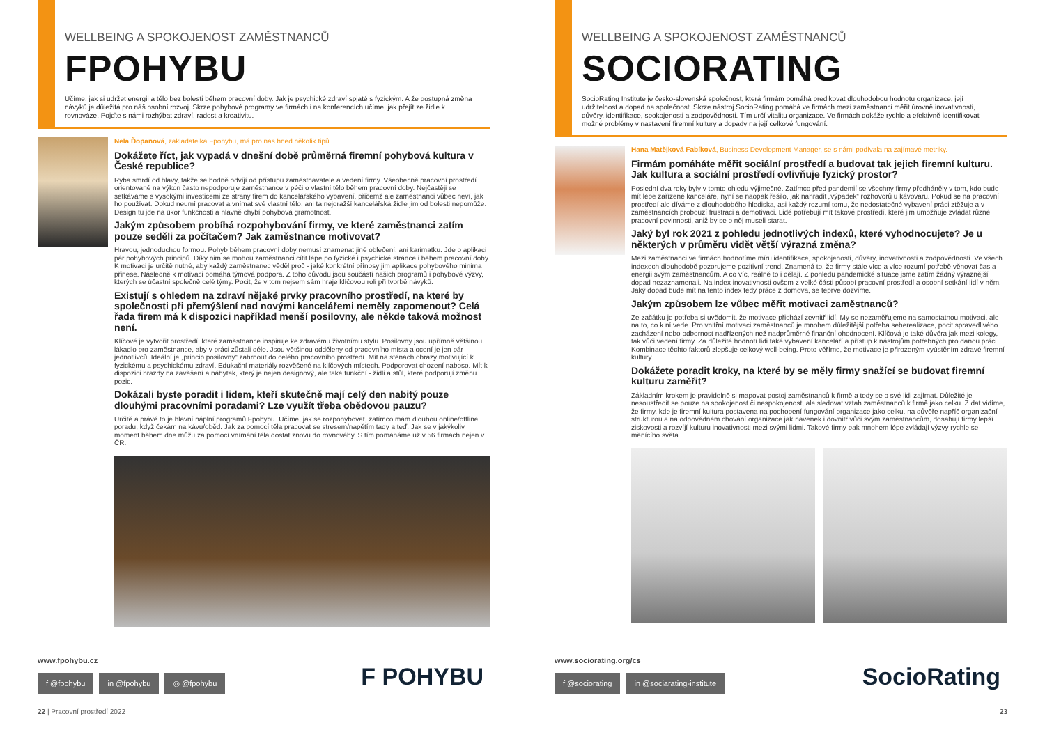WELLBEING A SPOKOJENOST ZAMĚSTNANCŮ
FPOHYBU
Učíme, jak si udržet energii a tělo bez bolesti během pracovní doby. Jak je psychické zdraví spjaté s fyzickým. A že postupná změna návyků je důležitá pro náš osobní rozvoj. Skrze pohybové programy ve firmách i na konferencích učíme, jak přejít ze židle k rovnováze. Pojďte s námi rozhýbat zdraví, radost a kreativitu.
Nela Ďopanová, zakladatelka Fpohybu, má pro nás hned několik tipů.
Dokážete říct, jak vypadá v dnešní době průměrná firemní pohybová kultura v České republice?
Ryba smrdí od hlavy, takže se hodně odvíjí od přístupu zaměstnavatele a vedení firmy. Všeobecně pracovní prostředí orientované na výkon často nepodporuje zaměstnance v péči o vlastní tělo během pracovní doby. Nejčastěji se setkáváme s vysokými investicemi ze strany firem do kancelářského vybavení, přičemž ale zaměstnanci vůbec neví, jak ho používat. Dokud neumí pracovat a vnímat své vlastní tělo, ani ta nejdražší kancelářská židle jim od bolesti nepomůže. Design tu jde na úkor funkčnosti a hlavně chybí pohybová gramotnost.
Jakým způsobem probíhá rozpohybování firmy, ve které zaměstnanci zatím pouze seděli za počítačem? Jak zaměstnance motivovat?
Hravou, jednoduchou formou. Pohyb během pracovní doby nemusí znamenat jiné oblečení, ani karimatku. Jde o aplikaci pár pohybových principů. Díky nim se mohou zaměstnanci cítit lépe po fyzické i psychické stránce i během pracovní doby. K motivaci je určitě nutné, aby každý zaměstnanec věděl proč - jaké konkrétní přínosy jim aplikace pohybového minima přinese. Následně k motivaci pomáhá týmová podpora. Z toho důvodu jsou součástí našich programů i pohybové výzvy, kterých se účastní společně celé týmy. Pocit, že v tom nejsem sám hraje klíčovou roli při tvorbě návyků.
Existují s ohledem na zdraví nějaké prvky pracovního prostředí, na které by společnosti při přemýšlení nad novými kancelářemi neměly zapomenout? Celá řada firem má k dispozici například menší posilovny, ale někde taková možnost není.
Klíčové je vytvořit prostředí, které zaměstnance inspiruje ke zdravému životnímu stylu. Posilovny jsou upřímně většinou lákadlo pro zaměstnance, aby v práci zůstali déle. Jsou většinou odděleny od pracovního místa a ocení je jen pár jednotlivců. Ideální je „princip posilovny“ zahrnout do celého pracovního prostředí. Mít na stěnách obrazy motivující k fyzickému a psychickému zdraví. Edukační materiály rozvěšené na klíčových místech. Podporovat chození naboso. Mít k dispozici hrazdy na zavěšení a nábytek, který je nejen designový, ale také funkční - židli a stůl, které podporují změnu pozic.
Dokázali byste poradit i lidem, kteří skutečně mají celý den nabitý pouze dlouhými pracovními poradami? Lze využít třeba obědovou pauzu?
Určitě a právě to je hlavní náplní programů Fpohybu. Učíme, jak se rozpohybovat, zatímco mám dlouhou online/offline poradu, když čekám na kávu/oběd. Jak za pomocí těla pracovat se stresem/napětím tady a teď. Jak se v jakýkoliv moment během dne můžu za pomocí vnímání těla dostat znovu do rovnováhy. S tím pomáháme už v 56 firmách nejen v ČR.
www.fpohybu.cz
f @fpohybu in @fpohybu ◎ @fpohybu
F POHYBU
22 | Pracovní prostředí 2022
WELLBEING A SPOKOJENOST ZAMĚSTNANCŮ
SOCIORATING
SocioRating Institute je česko-slovenská společnost, která firmám pomáhá predikovat dlouhodobou hodnotu organizace, její udržitelnost a dopad na společnost. Skrze nástroj SocioRating pomáhá ve firmách mezi zaměstnanci měřit úrovně inovativnosti, důvěry, identifikace, spokojenosti a zodpovědnosti. Tím určí vitalitu organizace. Ve firmách dokáže rychle a efektivně identifikovat možné problémy v nastavení firemní kultury a dopady na její celkové fungování.
Hana Matějková Fabíková, Business Development Manager, se s námi podívala na zajímavé metriky.
Firmám pomáháte měřit sociální prostředí a budovat tak jejich firemní kulturu. Jak kultura a sociální prostředí ovlivňuje fyzický prostor?
Poslední dva roky byly v tomto ohledu výjimečné. Zatímco před pandemií se všechny firmy předháněly v tom, kdo bude mít lépe zařízené kanceláře, nyní se naopak řešilo, jak nahradit „výpadek“ rozhovorů u kávovaru. Pokud se na pracovní prostředí ale díváme z dlouhodobého hlediska, asi každý rozumí tomu, že nedostatečné vybavení práci ztěžuje a v zaměstnancích probouzí frustraci a demotivaci. Lidé potřebují mít takové prostředí, které jim umožňuje zvládat různé pracovní povinnosti, aniž by se o něj museli starat.
Jaký byl rok 2021 z pohledu jednotlivých indexů, které vyhodnocujete? Je u některých v průměru vidět větší výrazná změna?
Mezi zaměstnanci ve firmách hodnotíme míru identifikace, spokojenosti, důvěry, inovativnosti a zodpovědnosti. Ve všech indexech dlouhodobě pozorujeme pozitivní trend. Znamená to, že firmy stále více a více rozumí potřebě věnovat čas a energii svým zaměstnancům. A co víc, reálně to i dělají. Z pohledu pandemické situace jsme zatím žádný výraznější dopad nezaznamenali. Na index inovativnosti ovšem z velké části působí pracovní prostředí a osobní setkání lidí v něm. Jaký dopad bude mít na tento index tedy práce z domova, se teprve dozvíme.
Jakým způsobem lze vůbec měřit motivaci zaměstnanců?
Ze začátku je potřeba si uvědomit, že motivace přichází zevnitř lidí. My se nezaměřujeme na samostatnou motivaci, ale na to, co k ní vede. Pro vnitřní motivaci zaměstnanců je mnohem důležitější potřeba seberealizace, pocit spravedlivého zacházení nebo odbornost nadřízených než nadprůměrné finanční ohodnocení. Klíčová je také důvěra jak mezi kolegy, tak vůči vedení firmy. Za důležité hodnotí lidi také vybavení kanceláří a přístup k nástrojům potřebných pro danou práci. Kombinace těchto faktorů zlepšuje celkový well-being. Proto věříme, že motivace je přirozeným vyústěním zdravé firemní kultury.
Dokážete poradit kroky, na které by se měly firmy snažící se budovat firemní kulturu zaměřit?
Základním krokem je pravidelně si mapovat postoj zaměstnanců k firmě a tedy se o své lidi zajímat. Důležité je nesoustředit se pouze na spokojenost či nespokojenost, ale sledovat vztah zaměstnanců k firmě jako celku. Z dat vidíme, že firmy, kde je firemní kultura postavena na pochopení fungování organizace jako celku, na důvěře napříč organizační strukturou a na odpovědném chování organizace jak navenek i dovnitř vůči svým zaměstnancům, dosahují firmy lepší ziskovosti a rozvíjí kulturu inovativnosti mezi svými lidmi. Takové firmy pak mnohem lépe zvládají výzvy rychle se měnícího světa.
www.sociorating.org/cs
f @sociorating in @sociarating-institute
SocioRating
23